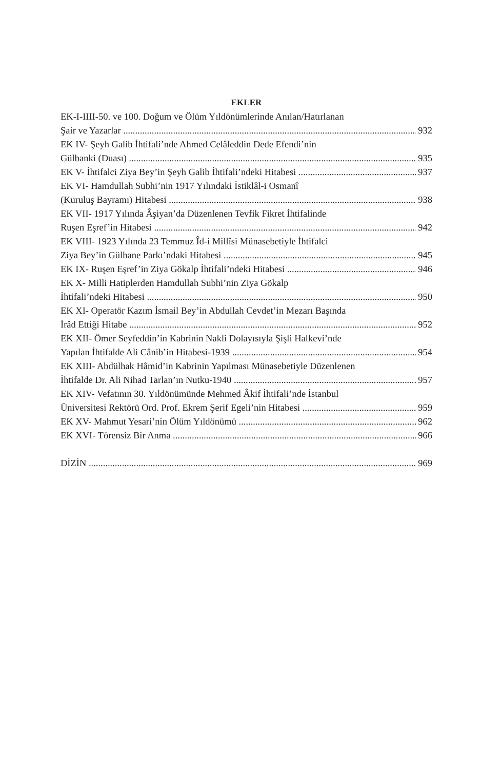EKLER
EK-I-IIII-50. ve 100. Doğum ve Ölüm Yıldönümlerinde Anılan/Hatırlanan
Şair ve Yazarlar 932
EK IV- Şeyh Galib İhtifali’nde Ahmed Celâleddin Dede Efendi’nin
Gülbanki (Duası) 935
EK V- İhtifalci Ziya Bey’in Şeyh Galib İhtifali’ndeki Hitabesi 937
EK VI- Hamdullah Subhi’nin 1917 Yılındaki İstiklâl-i Osmanî
(Kuruluş Bayramı) Hitabesi 938
EK VII- 1917 Yılında Âşiyan’da Düzenlenen Tevfik Fikret İhtifalinde
Ruşen Eşref’in Hitabesi 942
EK VIII- 1923 Yılında 23 Temmuz Îd-i Millîsi Münasebetiyle İhtifalci
Ziya Bey’in Gülhane Parkı’ndaki Hitabesi 945
EK IX- Ruşen Eşref’in Ziya Gökalp İhtifali’ndeki Hitabesi 946
EK X- Milli Hatiplerden Hamdullah Subhi’nin Ziya Gökalp
İhtifali’ndeki Hitabesi 950
EK XI- Operatör Kazım İsmail Bey’in Abdullah Cevdet’in Mezarı Başında
İrâd Ettiği Hitabe 952
EK XII- Ömer Seyfeddin’in Kabrinin Nakli Dolayısıyla Şişli Halkevi’nde
Yapılan İhtifalde Ali Cânib’in Hitabesi-1939 954
EK XIII- Abdülhak Hâmid’in Kabrinin Yapılması Münasebetiyle Düzenlenen
İhtifalde Dr. Ali Nihad Tarlan’ın Nutku-1940 957
EK XIV- Vefatının 30. Yıldönümünde Mehmed Âkif İhtifali’nde İstanbul
Üniversitesi Rektörü Ord. Prof. Ekrem Şerif Egeli’nin Hitabesi 959
EK XV- Mahmut Yesari’nin Ölüm Yıldönümü 962
EK XVI- Törensiz Bir Anma 966
DİZİN 969